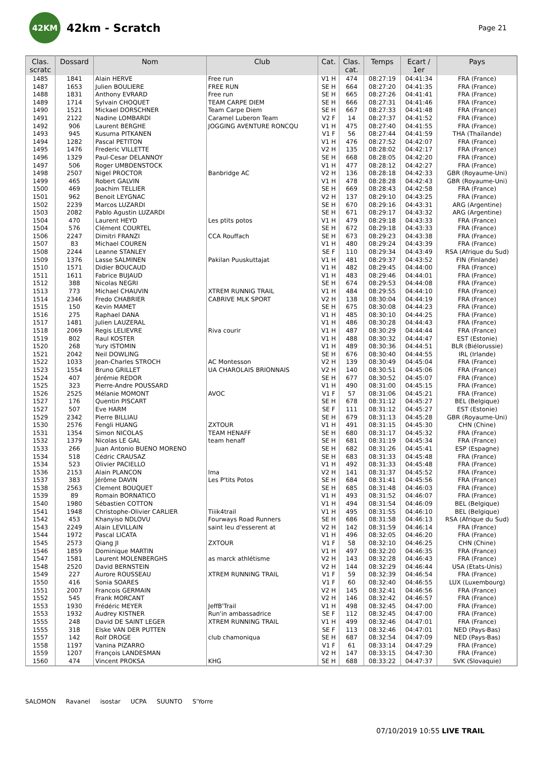42KM
42km - Scratch
Page 21
| Clas. scratc | Dossard | Nom | Club | Cat. | Clas. cat. | Temps | Ecart / 1er | Pays |
| --- | --- | --- | --- | --- | --- | --- | --- | --- |
| 1485 | 1841 | Alain HERVE | Free run | V1 H | 474 | 08:27:19 | 04:41:34 | FRA (France) |
| 1487 | 1653 | Julien BOULIERE | FREE RUN | SE H | 664 | 08:27:20 | 04:41:35 | FRA (France) |
| 1488 | 1831 | Anthony EVRARD | Free run | SE H | 665 | 08:27:26 | 04:41:41 | FRA (France) |
| 1489 | 1714 | Sylvain CHOQUET | TEAM CARPE DIEM | SE H | 666 | 08:27:31 | 04:41:46 | FRA (France) |
| 1490 | 1521 | Mickael DORSCHNER | Team Carpe Diem | SE H | 667 | 08:27:33 | 04:41:48 | FRA (France) |
| 1491 | 2122 | Nadine LOMBARDI | Caramel Luberon Team | V2 F | 14 | 08:27:37 | 04:41:52 | FRA (France) |
| 1492 | 906 | Laurent BERGHE | JOGGING AVENTURE RONCQU | V1 H | 475 | 08:27:40 | 04:41:55 | FRA (France) |
| 1493 | 945 | Kusuma PITKANEN | | V1 F | 56 | 08:27:44 | 04:41:59 | THA (Thaïlande) |
| 1494 | 1282 | Pascal PETITON | | V1 H | 476 | 08:27:52 | 04:42:07 | FRA (France) |
| 1495 | 1476 | Frederic VILLETTE | | V2 H | 135 | 08:28:02 | 04:42:17 | FRA (France) |
| 1496 | 1329 | Paul-Cesar DELANNOY | | SE H | 668 | 08:28:05 | 04:42:20 | FRA (France) |
| 1497 | 506 | Roger UMBDENSTOCK | | V1 H | 477 | 08:28:12 | 04:42:27 | FRA (France) |
| 1498 | 2507 | Nigel PROCTOR | Banbridge AC | V2 H | 136 | 08:28:18 | 04:42:33 | GBR (Royaume-Uni) |
| 1499 | 465 | Robert GALVIN | | V1 H | 478 | 08:28:28 | 04:42:43 | GBR (Royaume-Uni) |
| 1500 | 469 | Joachim TELLIER | | SE H | 669 | 08:28:43 | 04:42:58 | FRA (France) |
| 1501 | 962 | Benoit LEYGNAC | | V2 H | 137 | 08:29:10 | 04:43:25 | FRA (France) |
| 1502 | 2239 | Marcos LUZARDI | | SE H | 670 | 08:29:16 | 04:43:31 | ARG (Argentine) |
| 1503 | 2082 | Pablo Agustin LUZARDI | | SE H | 671 | 08:29:17 | 04:43:32 | ARG (Argentine) |
| 1504 | 470 | Laurent HEYD | Les ptits potos | V1 H | 479 | 08:29:18 | 04:43:33 | FRA (France) |
| 1504 | 576 | Clément COURTEL | | SE H | 672 | 08:29:18 | 04:43:33 | FRA (France) |
| 1506 | 2247 | Dimitri FRANZI | CCA Rouffach | SE H | 673 | 08:29:23 | 04:43:38 | FRA (France) |
| 1507 | 83 | Michael COUREN | | V1 H | 480 | 08:29:24 | 04:43:39 | FRA (France) |
| 1508 | 2244 | Leanne STANLEY | | SE F | 110 | 08:29:34 | 04:43:49 | RSA (Afrique du Sud) |
| 1509 | 1376 | Lasse SALMINEN | Pakilan Puuskuttajat | V1 H | 481 | 08:29:37 | 04:43:52 | FIN (Finlande) |
| 1510 | 1571 | Didier BOUCAUD | | V1 H | 482 | 08:29:45 | 04:44:00 | FRA (France) |
| 1511 | 1611 | Fabrice BUJAUD | | V1 H | 483 | 08:29:46 | 04:44:01 | FRA (France) |
| 1512 | 388 | Nicolas NEGRI | | SE H | 674 | 08:29:53 | 04:44:08 | FRA (France) |
| 1513 | 773 | Michael CHAUVIN | XTREM RUNNIG TRAIL | V1 H | 484 | 08:29:55 | 04:44:10 | FRA (France) |
| 1514 | 2346 | Fredo CHABRIER | CABRIVE MLK SPORT | V2 H | 138 | 08:30:04 | 04:44:19 | FRA (France) |
| 1515 | 150 | Kevin MAMET | | SE H | 675 | 08:30:08 | 04:44:23 | FRA (France) |
| 1516 | 275 | Raphael DANA | | V1 H | 485 | 08:30:10 | 04:44:25 | FRA (France) |
| 1517 | 1481 | Julien LAUZERAL | | V1 H | 486 | 08:30:28 | 04:44:43 | FRA (France) |
| 1518 | 2069 | Regis LELIEVRE | Riva courir | V1 H | 487 | 08:30:29 | 04:44:44 | FRA (France) |
| 1519 | 802 | Raul KOSTER | | V1 H | 488 | 08:30:32 | 04:44:47 | EST (Estonie) |
| 1520 | 268 | Yury ISTOMIN | | V1 H | 489 | 08:30:36 | 04:44:51 | BLR (Biélorussie) |
| 1521 | 2042 | Neil DOWLING | | SE H | 676 | 08:30:40 | 04:44:55 | IRL (Irlande) |
| 1522 | 1033 | Jean-Charles STROCH | AC Montesson | V2 H | 139 | 08:30:49 | 04:45:04 | FRA (France) |
| 1523 | 1554 | Bruno GRILLET | UA CHAROLAIS BRIONNAIS | V2 H | 140 | 08:30:51 | 04:45:06 | FRA (France) |
| 1524 | 407 | Jérémie REDOR | | SE H | 677 | 08:30:52 | 04:45:07 | FRA (France) |
| 1525 | 323 | Pierre-Andre POUSSARD | | V1 H | 490 | 08:31:00 | 04:45:15 | FRA (France) |
| 1526 | 2525 | Mélanie MOMONT | AVOC | V1 F | 57 | 08:31:06 | 04:45:21 | FRA (France) |
| 1527 | 176 | Quentin PISCART | | SE H | 678 | 08:31:12 | 04:45:27 | BEL (Belgique) |
| 1527 | 507 | Eve HARM | | SE F | 111 | 08:31:12 | 04:45:27 | EST (Estonie) |
| 1529 | 2342 | Pierre BILLIAU | | SE H | 679 | 08:31:13 | 04:45:28 | GBR (Royaume-Uni) |
| 1530 | 2576 | Fengli HUANG | ZXTOUR | V1 H | 491 | 08:31:15 | 04:45:30 | CHN (Chine) |
| 1531 | 1354 | Simon NICOLAS | TEAM HENAFF | SE H | 680 | 08:31:17 | 04:45:32 | FRA (France) |
| 1532 | 1379 | Nicolas LE GAL | team henaff | SE H | 681 | 08:31:19 | 04:45:34 | FRA (France) |
| 1533 | 266 | Juan Antonio BUENO MORENO | | SE H | 682 | 08:31:26 | 04:45:41 | ESP (Espagne) |
| 1534 | 518 | Cédric CRAUSAZ | | SE H | 683 | 08:31:33 | 04:45:48 | FRA (France) |
| 1534 | 523 | Olivier PACIELLO | | V1 H | 492 | 08:31:33 | 04:45:48 | FRA (France) |
| 1536 | 2153 | Alain PLANCON | lma | V2 H | 141 | 08:31:37 | 04:45:52 | FRA (France) |
| 1537 | 383 | Jérôme DAVIN | Les P'tits Potos | SE H | 684 | 08:31:41 | 04:45:56 | FRA (France) |
| 1538 | 2563 | Clement BOUQUET | | SE H | 685 | 08:31:48 | 04:46:03 | FRA (France) |
| 1539 | 89 | Romain BORNATICO | | V1 H | 493 | 08:31:52 | 04:46:07 | FRA (France) |
| 1540 | 1980 | Sébastien COTTON | | V1 H | 494 | 08:31:54 | 04:46:09 | BEL (Belgique) |
| 1541 | 1948 | Christophe-Olivier CARLIER | Tiiik4trail | V1 H | 495 | 08:31:55 | 04:46:10 | BEL (Belgique) |
| 1542 | 453 | Khanyiso NDLOVU | Fourways Road Runners | SE H | 686 | 08:31:58 | 04:46:13 | RSA (Afrique du Sud) |
| 1543 | 2249 | Alain LEVILLAIN | saint leu d'esserent at | V2 H | 142 | 08:31:59 | 04:46:14 | FRA (France) |
| 1544 | 1972 | Pascal LICATA | | V1 H | 496 | 08:32:05 | 04:46:20 | FRA (France) |
| 1545 | 2573 | Qiang JI | ZXTOUR | V1 F | 58 | 08:32:10 | 04:46:25 | CHN (Chine) |
| 1546 | 1859 | Dominique MARTIN | | V1 H | 497 | 08:32:20 | 04:46:35 | FRA (France) |
| 1547 | 1581 | Laurent MOLENBERGHS | as marck athlétisme | V2 H | 143 | 08:32:28 | 04:46:43 | FRA (France) |
| 1548 | 2520 | David BERNSTEIN | | V2 H | 144 | 08:32:29 | 04:46:44 | USA (Etats-Unis) |
| 1549 | 227 | Aurore ROUSSEAU | XTREM RUNNING TRAIL | V1 F | 59 | 08:32:39 | 04:46:54 | FRA (France) |
| 1550 | 416 | Sonia SOARES | | V1 F | 60 | 08:32:40 | 04:46:55 | LUX (Luxembourg) |
| 1551 | 2007 | Francois GERMAIN | | V2 H | 145 | 08:32:41 | 04:46:56 | FRA (France) |
| 1552 | 545 | Frank MORCANT | | V2 H | 146 | 08:32:42 | 04:46:57 | FRA (France) |
| 1553 | 1930 | Frédéric MEYER | JeffB'Trail | V1 H | 498 | 08:32:45 | 04:47:00 | FRA (France) |
| 1553 | 1932 | Audrey KISTNER | Run'in ambassadrice | SE F | 112 | 08:32:45 | 04:47:00 | FRA (France) |
| 1555 | 248 | David DE SAINT LEGER | XTREM RUNNING TRAIL | V1 H | 499 | 08:32:46 | 04:47:01 | FRA (France) |
| 1555 | 318 | Elske VAN DER PUTTEN | | SE F | 113 | 08:32:46 | 04:47:01 | NED (Pays-Bas) |
| 1557 | 142 | Rolf DROGE | club chamoniqua | SE H | 687 | 08:32:54 | 04:47:09 | NED (Pays-Bas) |
| 1558 | 1197 | Vanina PIZARRO | | V1 F | 61 | 08:33:14 | 04:47:29 | FRA (France) |
| 1559 | 1207 | François LANDESMAN | | V2 H | 147 | 08:33:15 | 04:47:30 | FRA (France) |
| 1560 | 474 | Vincent PROKSA | KHG | SE H | 688 | 08:33:22 | 04:47:37 | SVK (Slovaquie) |
SALOMON Ravanel isostar UCPA SUUNTO S'Yorre
07/10/2019 10:55 LIVE TRAIL